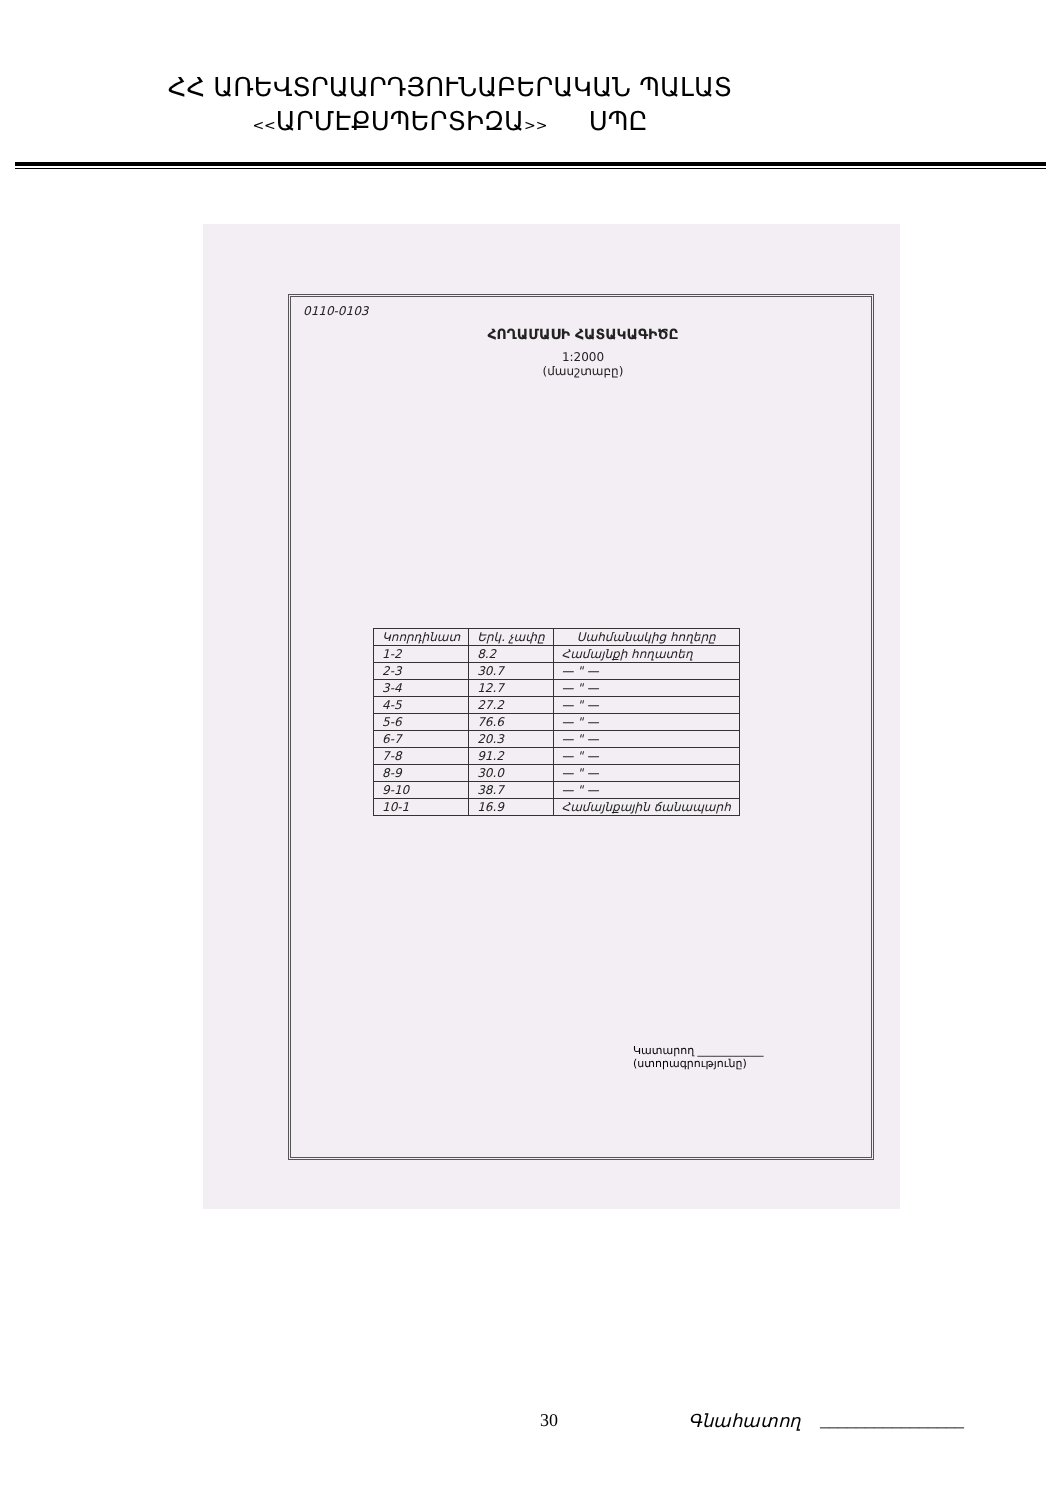ՀՀ ԱՌԵՎՏՐԱԱՐԴՅՈՒՆԱԲԵՐԱԿԱՆ ՊԱԼԱՏ
<<ԱՐՄԷՔՍՊԵՐՏԻԶԱ>> ՍՊԸ
0110-0103
ՀՈՂԱՄԱՍԻ ՀԱՏԱԿԱԳԻԾԸ
1:2000
(մասշտաբը)
| Կոորդինատ | Երկ. չափը | Սահմանակից հողերը |
| --- | --- | --- |
| 1-2 | 8.2 | Համայնքի հողատեղ |
| 2-3 | 30.7 | — " — |
| 3-4 | 12.7 | — " — |
| 4-5 | 27.2 | — " — |
| 5-6 | 76.6 | — " — |
| 6-7 | 20.3 | — " — |
| 7-8 | 91.2 | — " — |
| 8-9 | 30.0 | — " — |
| 9-10 | 38.7 | — " — |
| 10-1 | 16.9 | Համայնքային ճանապարհ |
Կատարող ____________
(ստորագրությունը)
30 Գնահատող ________________